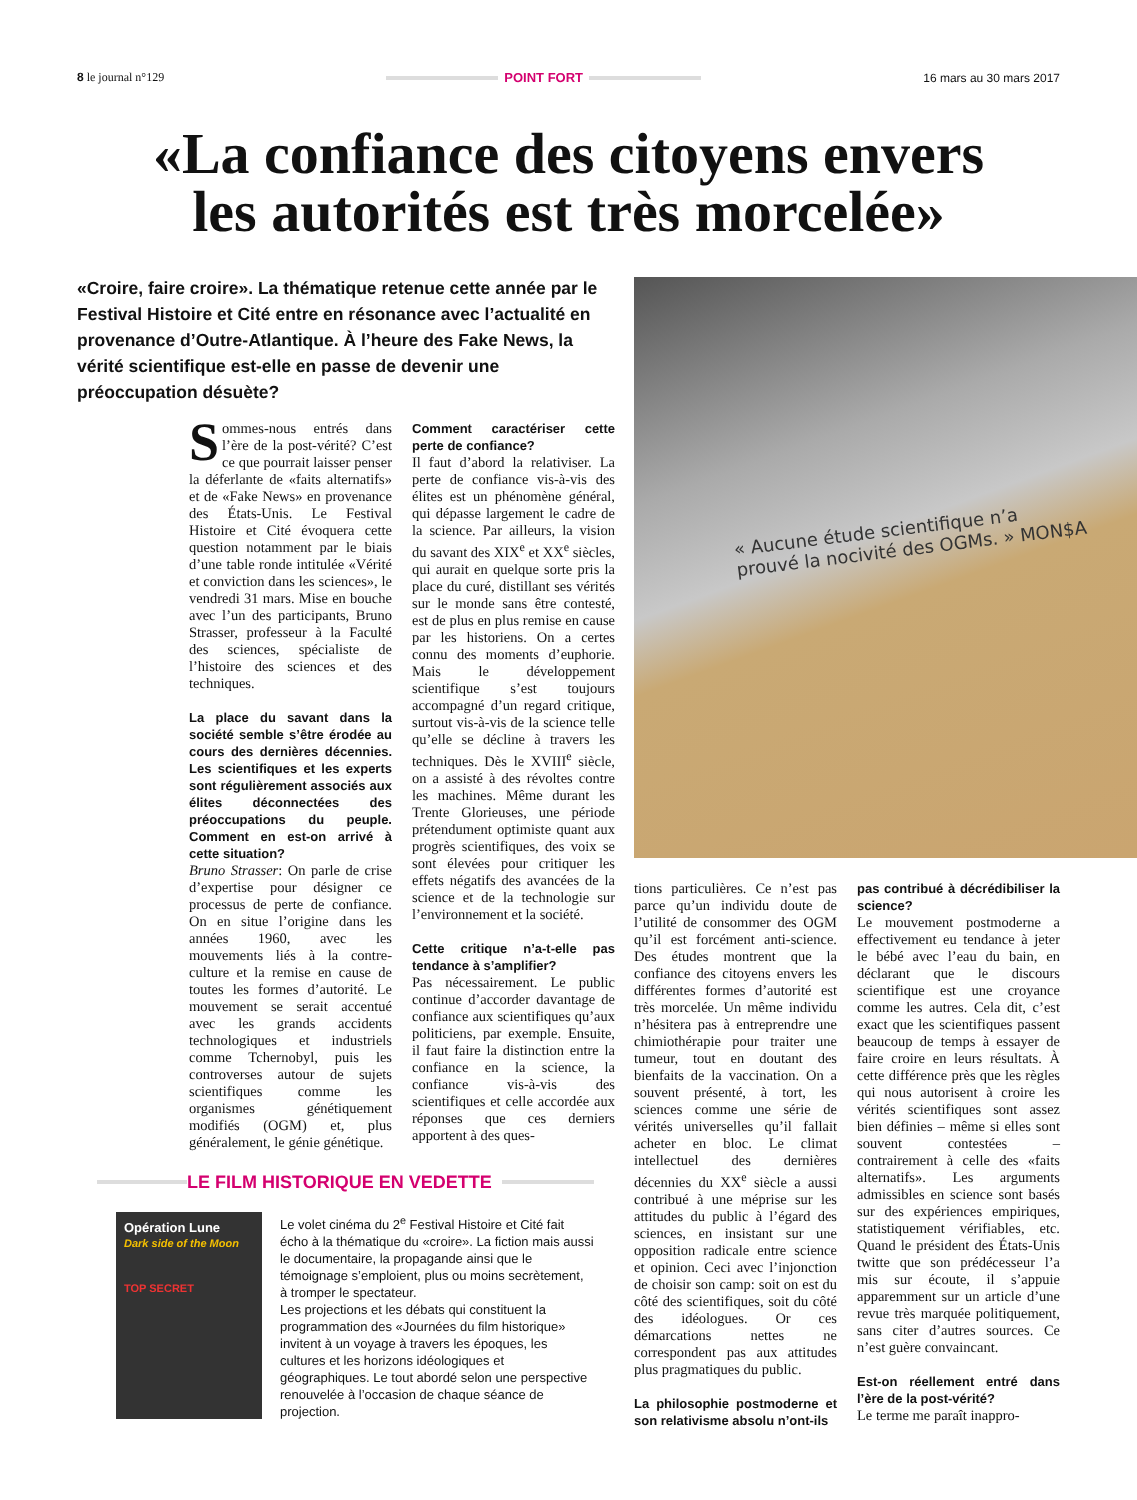8 le journal n°129
POINT FORT
16 mars au 30 mars 2017
«La confiance des citoyens envers
les autorités est très morcelée»
«Croire, faire croire». La thématique retenue cette année par le Festival Histoire et Cité entre en résonance avec l’actualité en provenance d’Outre-Atlantique. À l’heure des Fake News, la vérité scientifique est-elle en passe de devenir une préoccupation désuète?
« Aucune étude scientifique n’a
prouvé la nocivité des OGMs. » MON$A
Sommes-nous entrés dans l’ère de la post-vérité? C’est ce que pourrait laisser penser la déferlante de «faits alternatifs» et de «Fake News» en provenance des États-Unis. Le Festival Histoire et Cité évoquera cette question notamment par le biais d’une table ronde intitulée «Vérité et conviction dans les sciences», le vendredi 31 mars. Mise en bouche avec l’un des participants, Bruno Strasser, professeur à la Faculté des sciences, spécialiste de l’histoire des sciences et des techniques.
La place du savant dans la société semble s’être érodée au cours des dernières décennies. Les scientifiques et les experts sont régulièrement associés aux élites déconnectées des préoccupations du peuple. Comment en est-on arrivé à cette situation?
Bruno Strasser: On parle de crise d’expertise pour désigner ce processus de perte de confiance. On en situe l’origine dans les années 1960, avec les mouvements liés à la contre-culture et la remise en cause de toutes les formes d’autorité. Le mouvement se serait accentué avec les grands accidents technologiques et industriels comme Tchernobyl, puis les controverses autour de sujets scientifiques comme les organismes génétiquement modifiés (OGM) et, plus généralement, le génie génétique.
Comment caractériser cette perte de confiance?
Il faut d’abord la relativiser. La perte de confiance vis-à-vis des élites est un phénomène général, qui dépasse largement le cadre de la science. Par ailleurs, la vision du savant des XIX<sup>e</sup> et XX<sup>e</sup> siècles, qui aurait en quelque sorte pris la place du curé, distillant ses vérités sur le monde sans être contesté, est de plus en plus remise en cause par les historiens. On a certes connu des moments d’euphorie. Mais le développement scientifique s’est toujours accompagné d’un regard critique, surtout vis-à-vis de la science telle qu’elle se décline à travers les techniques. Dès le XVIII<sup>e</sup> siècle, on a assisté à des révoltes contre les machines. Même durant les Trente Glorieuses, une période prétendument optimiste quant aux progrès scientifiques, des voix se sont élevées pour critiquer les effets négatifs des avancées de la science et de la technologie sur l’environnement et la société.
Cette critique n’a-t-elle pas tendance à s’amplifier?
Pas nécessairement. Le public continue d’accorder davantage de confiance aux scientifiques qu’aux politiciens, par exemple. Ensuite, il faut faire la distinction entre la confiance en la science, la confiance vis-à-vis des scientifiques et celle accordée aux réponses que ces derniers apportent à des ques-
tions particulières. Ce n’est pas parce qu’un individu doute de l’utilité de consommer des OGM qu’il est forcément anti-science. Des études montrent que la confiance des citoyens envers les différentes formes d’autorité est très morcelée. Un même individu n’hésitera pas à entreprendre une chimiothérapie pour traiter une tumeur, tout en doutant des bienfaits de la vaccination. On a souvent présenté, à tort, les sciences comme une série de vérités universelles qu’il fallait acheter en bloc. Le climat intellectuel des dernières décennies du XX<sup>e</sup> siècle a aussi contribué à une méprise sur les attitudes du public à l’égard des sciences, en insistant sur une opposition radicale entre science et opinion. Ceci avec l’injonction de choisir son camp: soit on est du côté des scientifiques, soit du côté des idéologues. Or ces démarcations nettes ne correspondent pas aux attitudes plus pragmatiques du public.
La philosophie postmoderne et son relativisme absolu n’ont-ils
pas contribué à décrédibiliser la science?
Le mouvement postmoderne a effectivement eu tendance à jeter le bébé avec l’eau du bain, en déclarant que le discours scientifique est une croyance comme les autres. Cela dit, c’est exact que les scientifiques passent beaucoup de temps à essayer de faire croire en leurs résultats. À cette différence près que les règles qui nous autorisent à croire les vérités scientifiques sont assez bien définies – même si elles sont souvent contestées – contrairement à celle des «faits alternatifs». Les arguments admissibles en science sont basés sur des expériences empiriques, statistiquement vérifiables, etc. Quand le président des États-Unis twitte que son prédécesseur l’a mis sur écoute, il s’appuie apparemment sur un article d’une revue très marquée politiquement, sans citer d’autres sources. Ce n’est guère convaincant.
Est-on réellement entré dans l’ère de la post-vérité?
Le terme me paraît inappro-
LE FILM HISTORIQUE EN VEDETTE
Opération Lune
Dark side of the Moon
TOP SECRET
Le volet cinéma du 2<sup>e</sup> Festival Histoire et Cité fait écho à la thématique du «croire». La fiction mais aussi le documentaire, la propagande ainsi que le témoignage s’emploient, plus ou moins secrètement, à tromper le spectateur.
Les projections et les débats qui constituent la programmation des «Journées du film historique» invitent à un voyage à travers les époques, les cultures et les horizons idéologiques et géographiques. Le tout abordé selon une perspective renouvelée à l’occasion de chaque séance de projection.